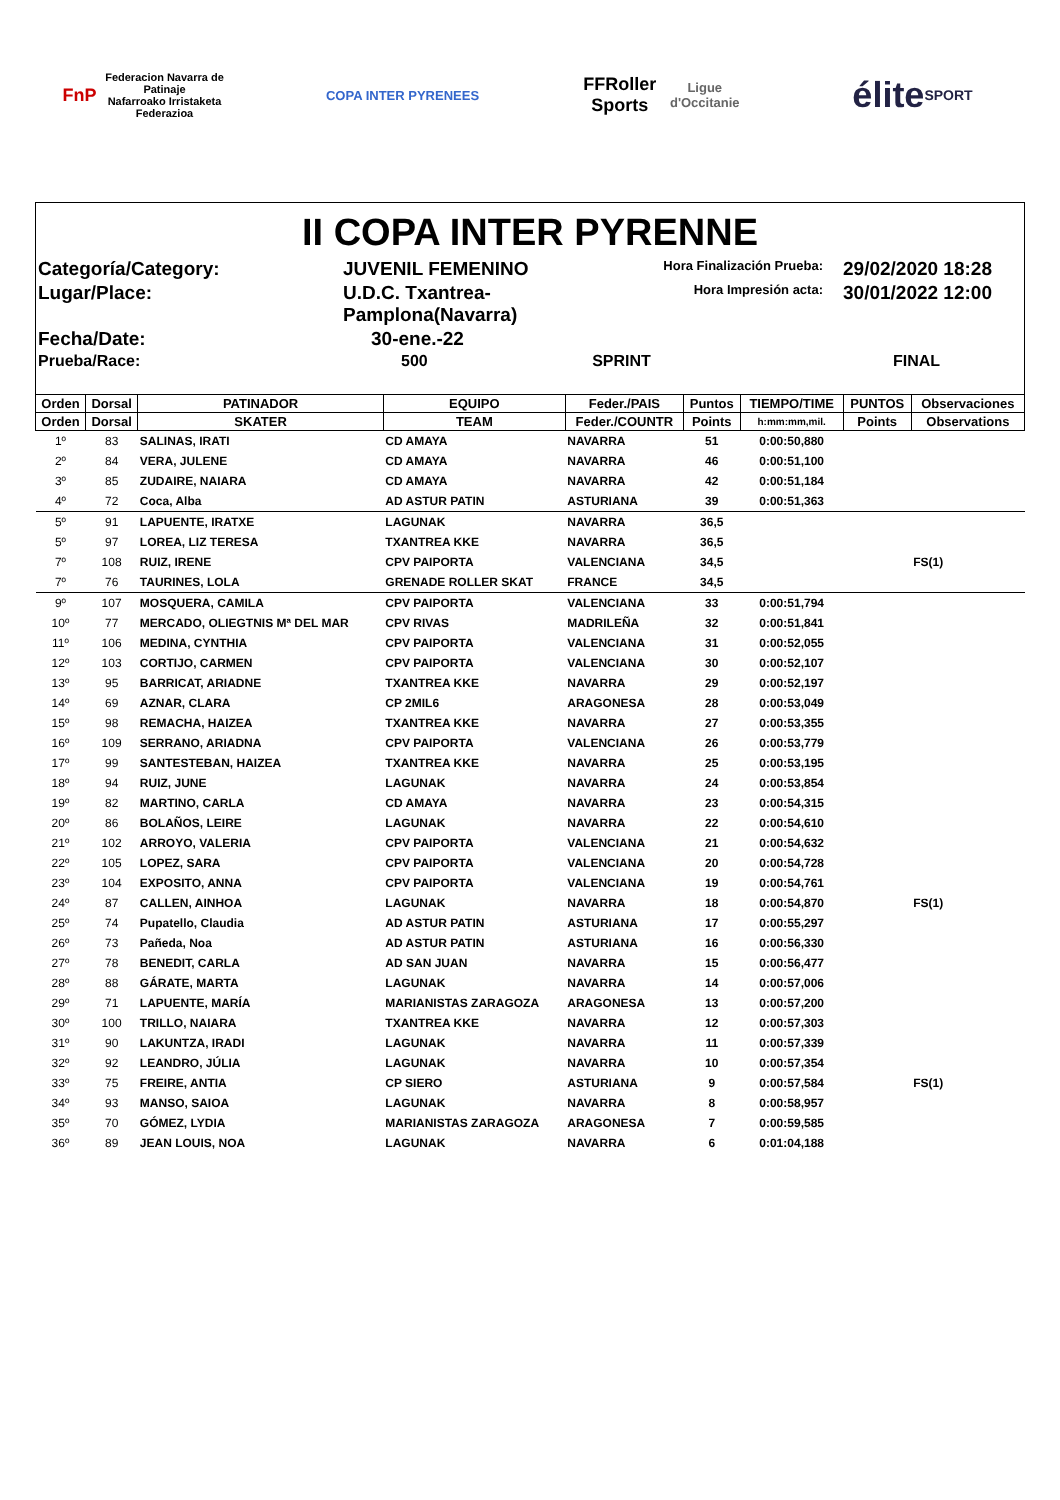FnP
Federacion Navarra de Patinaje
Nafarroako Irristaketa Federazioa
COPA INTER PYRENEES
FFRoller Sports
Ligue d'Occitanie
élite
SPORT
II COPA INTER PYRENNE
Categoría/Category:
JUVENIL FEMENINO
Hora Finalización Prueba:
29/02/2020 18:28
Lugar/Place:
U.D.C. Txantrea-Pamplona(Navarra)
Hora Impresión acta:
30/01/2022 12:00
Fecha/Date:
30-ene.-22
Prueba/Race:
500 SPRINT
FINAL
| Orden | Dorsal | PATINADOR | EQUIPO | Feder./PAIS | Puntos | TIEMPO/TIME | PUNTOS | Observaciones |
| --- | --- | --- | --- | --- | --- | --- | --- | --- |
| Orden | Dorsal | SKATER | TEAM | Feder./COUNTR | Points | h:mm:mm,mil. | Points | Observations |
| 1º | 83 | SALINAS, IRATI | CD AMAYA | NAVARRA | 51 | 0:00:50,880 | | |
| 2º | 84 | VERA, JULENE | CD AMAYA | NAVARRA | 46 | 0:00:51,100 | | |
| 3º | 85 | ZUDAIRE, NAIARA | CD AMAYA | NAVARRA | 42 | 0:00:51,184 | | |
| 4º | 72 | Coca, Alba | AD ASTUR PATIN | ASTURIANA | 39 | 0:00:51,363 | | |
| 5º | 91 | LAPUENTE, IRATXE | LAGUNAK | NAVARRA | 36,5 | | | |
| 5º | 97 | LOREA, LIZ TERESA | TXANTREA KKE | NAVARRA | 36,5 | | | |
| 7º | 108 | RUIZ, IRENE | CPV PAIPORTA | VALENCIANA | 34,5 | | | FS(1) |
| 7º | 76 | TAURINES, LOLA | GRENADE ROLLER SKAT | FRANCE | 34,5 | | | |
| 9º | 107 | MOSQUERA, CAMILA | CPV PAIPORTA | VALENCIANA | 33 | 0:00:51,794 | | |
| 10º | 77 | MERCADO, OLIEGTNIS Mª DEL MAR | CPV RIVAS | MADRILEÑA | 32 | 0:00:51,841 | | |
| 11º | 106 | MEDINA, CYNTHIA | CPV PAIPORTA | VALENCIANA | 31 | 0:00:52,055 | | |
| 12º | 103 | CORTIJO, CARMEN | CPV PAIPORTA | VALENCIANA | 30 | 0:00:52,107 | | |
| 13º | 95 | BARRICAT, ARIADNE | TXANTREA KKE | NAVARRA | 29 | 0:00:52,197 | | |
| 14º | 69 | AZNAR, CLARA | CP 2MIL6 | ARAGONESA | 28 | 0:00:53,049 | | |
| 15º | 98 | REMACHA, HAIZEA | TXANTREA KKE | NAVARRA | 27 | 0:00:53,355 | | |
| 16º | 109 | SERRANO, ARIADNA | CPV PAIPORTA | VALENCIANA | 26 | 0:00:53,779 | | |
| 17º | 99 | SANTESTEBAN, HAIZEA | TXANTREA KKE | NAVARRA | 25 | 0:00:53,195 | | |
| 18º | 94 | RUIZ, JUNE | LAGUNAK | NAVARRA | 24 | 0:00:53,854 | | |
| 19º | 82 | MARTINO, CARLA | CD AMAYA | NAVARRA | 23 | 0:00:54,315 | | |
| 20º | 86 | BOLAÑOS, LEIRE | LAGUNAK | NAVARRA | 22 | 0:00:54,610 | | |
| 21º | 102 | ARROYO, VALERIA | CPV PAIPORTA | VALENCIANA | 21 | 0:00:54,632 | | |
| 22º | 105 | LOPEZ, SARA | CPV PAIPORTA | VALENCIANA | 20 | 0:00:54,728 | | |
| 23º | 104 | EXPOSITO, ANNA | CPV PAIPORTA | VALENCIANA | 19 | 0:00:54,761 | | |
| 24º | 87 | CALLEN, AINHOA | LAGUNAK | NAVARRA | 18 | 0:00:54,870 | | FS(1) |
| 25º | 74 | Pupatello, Claudia | AD ASTUR PATIN | ASTURIANA | 17 | 0:00:55,297 | | |
| 26º | 73 | Pañeda, Noa | AD ASTUR PATIN | ASTURIANA | 16 | 0:00:56,330 | | |
| 27º | 78 | BENEDIT, CARLA | AD SAN JUAN | NAVARRA | 15 | 0:00:56,477 | | |
| 28º | 88 | GÁRATE, MARTA | LAGUNAK | NAVARRA | 14 | 0:00:57,006 | | |
| 29º | 71 | LAPUENTE, MARÍA | MARIANISTAS ZARAGOZA | ARAGONESA | 13 | 0:00:57,200 | | |
| 30º | 100 | TRILLO, NAIARA | TXANTREA KKE | NAVARRA | 12 | 0:00:57,303 | | |
| 31º | 90 | LAKUNTZA, IRADI | LAGUNAK | NAVARRA | 11 | 0:00:57,339 | | |
| 32º | 92 | LEANDRO, JÚLIA | LAGUNAK | NAVARRA | 10 | 0:00:57,354 | | |
| 33º | 75 | FREIRE, ANTIA | CP SIERO | ASTURIANA | 9 | 0:00:57,584 | | FS(1) |
| 34º | 93 | MANSO, SAIOA | LAGUNAK | NAVARRA | 8 | 0:00:58,957 | | |
| 35º | 70 | GÓMEZ, LYDIA | MARIANISTAS ZARAGOZA | ARAGONESA | 7 | 0:00:59,585 | | |
| 36º | 89 | JEAN LOUIS, NOA | LAGUNAK | NAVARRA | 6 | 0:01:04,188 | | |